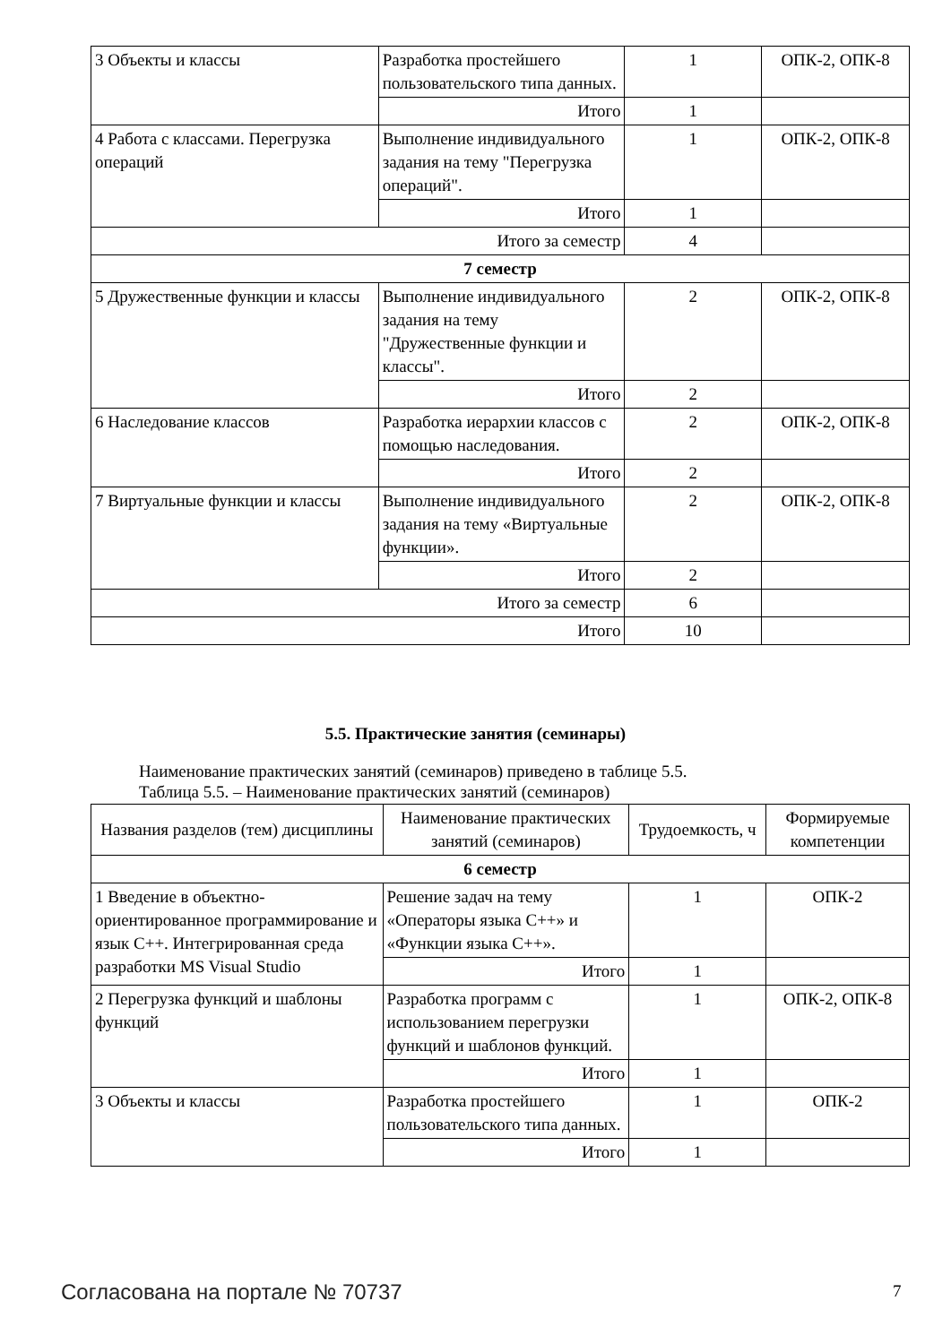| 3 Объекты и классы | Разработка простейшего пользовательского типа данных. | 1 | ОПК-2, ОПК-8 |
| | Итого | 1 | |
| 4 Работа с классами. Перегрузка операций | Выполнение индивидуального задания на тему "Перегрузка операций". | 1 | ОПК-2, ОПК-8 |
| | Итого | 1 | |
| Итого за семестр | | 4 | |
| 7 семестр | | | |
| 5 Дружественные функции и классы | Выполнение индивидуального задания на тему "Дружественные функции и классы". | 2 | ОПК-2, ОПК-8 |
| | Итого | 2 | |
| 6 Наследование классов | Разработка иерархии классов с помощью наследования. | 2 | ОПК-2, ОПК-8 |
| | Итого | 2 | |
| 7 Виртуальные функции и классы | Выполнение индивидуального задания на тему «Виртуальные функции». | 2 | ОПК-2, ОПК-8 |
| | Итого | 2 | |
| Итого за семестр | | 6 | |
| Итого | | 10 | |
5.5. Практические занятия (семинары)
Наименование практических занятий (семинаров) приведено в таблице 5.5.
Таблица 5.5. – Наименование практических занятий (семинаров)
| Названия разделов (тем) дисциплины | Наименование практических занятий (семинаров) | Трудоемкость, ч | Формируемые компетенции |
| --- | --- | --- | --- |
| 6 семестр | | | |
| 1 Введение в объектно-ориентированное программирование и язык С++. Интегрированная среда разработки MS Visual Studio | Решение задач на тему «Операторы языка С++» и «Функции языка С++». | 1 | ОПК-2 |
| | Итого | 1 | |
| 2 Перегрузка функций и шаблоны функций | Разработка программ с использованием перегрузки функций и шаблонов функций. | 1 | ОПК-2, ОПК-8 |
| | Итого | 1 | |
| 3 Объекты и классы | Разработка простейшего пользовательского типа данных. | 1 | ОПК-2 |
| | Итого | 1 | |
Согласована на портале № 70737 7